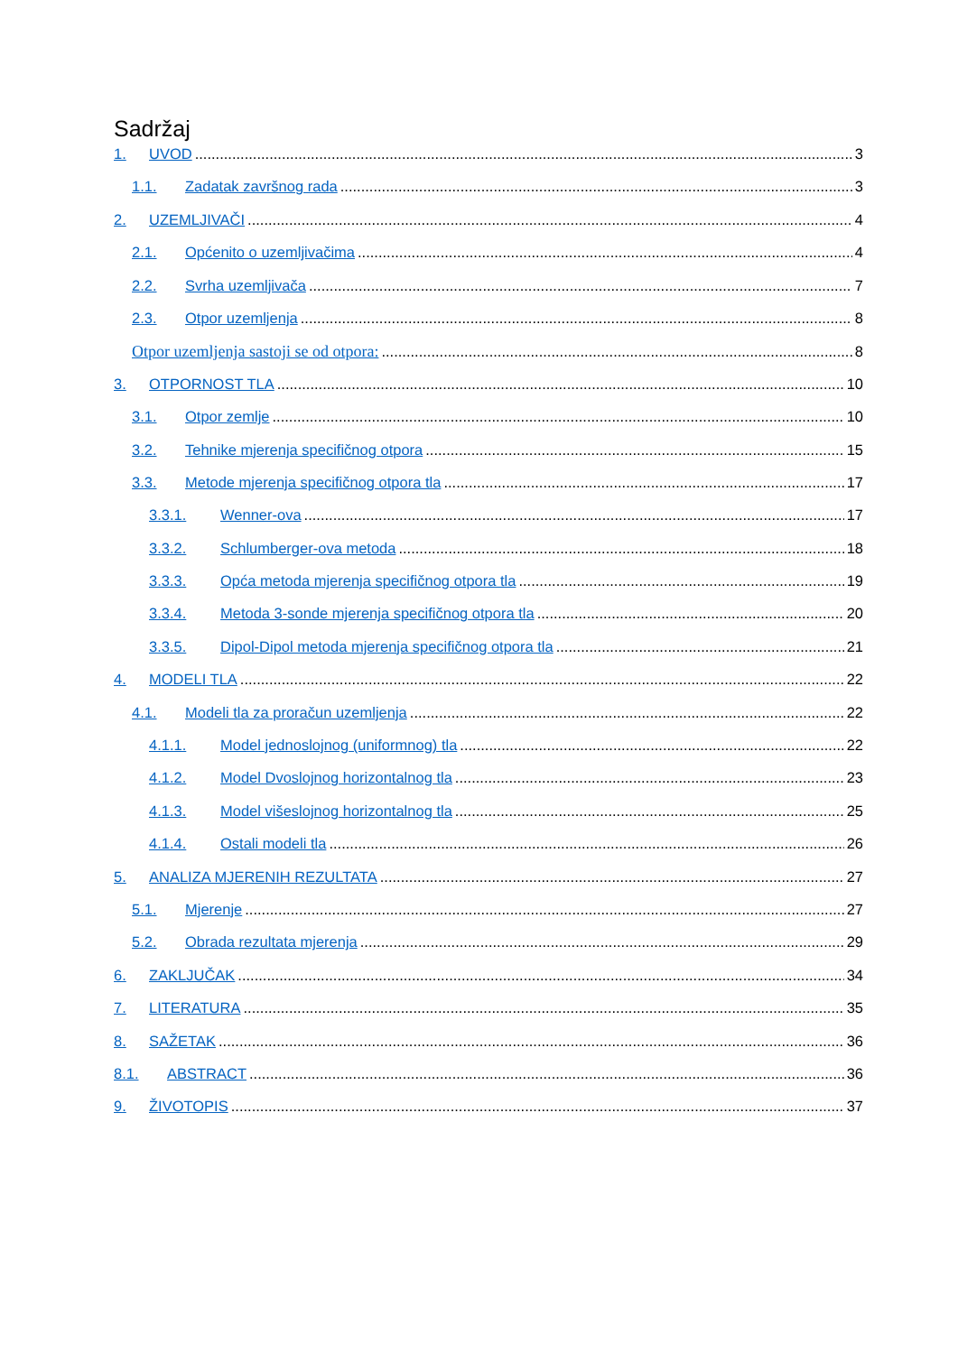Sadržaj
1. UVOD 3
1.1. Zadatak završnog rada 3
2. UZEMLJIVAČI 4
2.1. Općenito o uzemljivačima 4
2.2. Svrha uzemljivača 7
2.3. Otpor uzemljenja 8
Otpor uzemljenja sastoji se od otpora: 8
3. OTPORNOST TLA 10
3.1. Otpor zemlje 10
3.2. Tehnike mjerenja specifičnog otpora 15
3.3. Metode mjerenja specifičnog otpora tla 17
3.3.1. Wenner-ova 17
3.3.2. Schlumberger-ova metoda 18
3.3.3. Opća metoda mjerenja specifičnog otpora tla 19
3.3.4. Metoda 3-sonde mjerenja specifičnog otpora tla 20
3.3.5. Dipol-Dipol metoda mjerenja specifičnog otpora tla 21
4. MODELI TLA 22
4.1. Modeli tla za proračun uzemljenja 22
4.1.1. Model jednoslojnog (uniformnog) tla 22
4.1.2. Model Dvoslojnog horizontalnog tla 23
4.1.3. Model višeslojnog horizontalnog tla 25
4.1.4. Ostali modeli tla 26
5. ANALIZA MJERENIH REZULTATA 27
5.1. Mjerenje 27
5.2. Obrada rezultata mjerenja 29
6. ZAKLJUČAK 34
7. LITERATURA 35
8. SAŽETAK 36
8.1. ABSTRACT 36
9. ŽIVOTOPIS 37